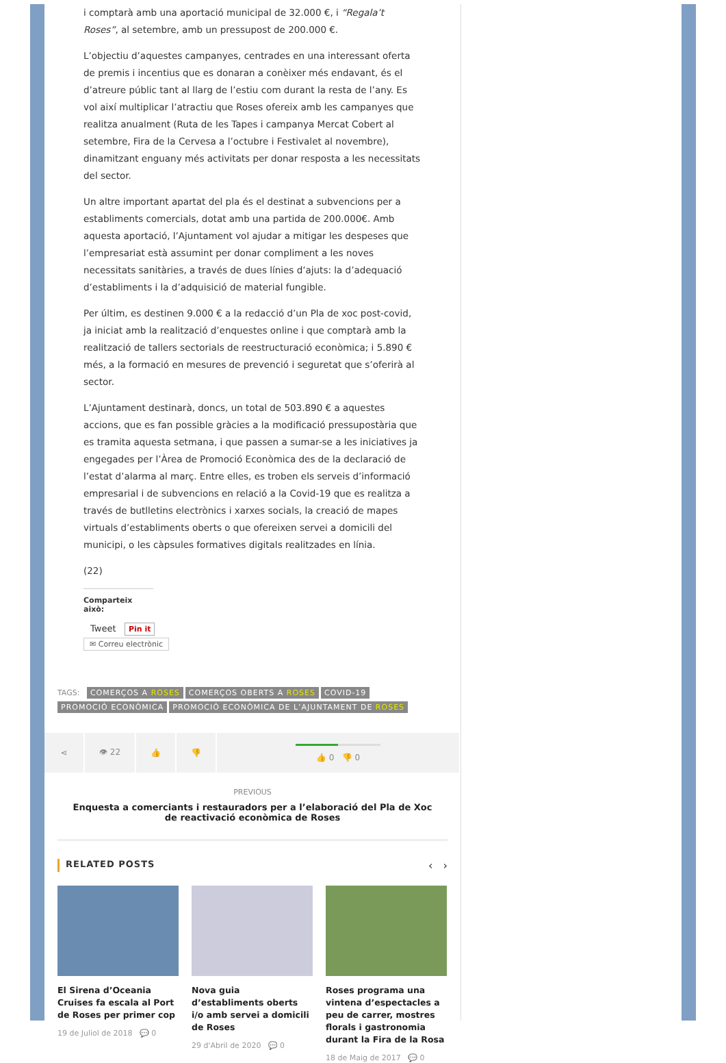i comptarà amb una aportació municipal de 32.000 €, i “Regala’t Roses”, al setembre, amb un pressupost de 200.000 €.
L’objectiu d’aquestes campanyes, centrades en una interessant oferta de premis i incentius que es donaran a conèixer més endavant, és el d’atreure públic tant al llarg de l’estiu com durant la resta de l’any. Es vol així multiplicar l’atractiu que Roses ofereix amb les campanyes que realitza anualment (Ruta de les Tapes i campanya Mercat Cobert al setembre, Fira de la Cervesa a l’octubre i Festivalet al novembre), dinamitzant enguany més activitats per donar resposta a les necessitats del sector.
Un altre important apartat del pla és el destinat a subvencions per a establiments comercials, dotat amb una partida de 200.000€. Amb aquesta aportació, l’Ajuntament vol ajudar a mitigar les despeses que l’empresariat està assumint per donar compliment a les noves necessitats sanitàries, a través de dues línies d’ajuts: la d’adequació d’establiments i la d’adquisició de material fungible.
Per últim, es destinen 9.000 € a la redacció d’un Pla de xoc post-covid, ja iniciat amb la realització d’enquestes online i que comptarà amb la realització de tallers sectorials de reestructuració econòmica; i 5.890 € més, a la formació en mesures de prevenció i seguretat que s’oferirà al sector.
L’Ajuntament destinarà, doncs, un total de 503.890 € a aquestes accions, que es fan possible gràcies a la modificació pressupostària que es tramita aquesta setmana, i que passen a sumar-se a les iniciatives ja engegades per l’Àrea de Promoció Econòmica des de la declaració de l’estat d’alarma al març. Entre elles, es troben els serveis d’informació empresarial i de subvencions en relació a la Covid-19 que es realitza a través de butlletins electrònics i xarxes socials, la creació de mapes virtuals d’establiments oberts o que ofereixen servei a domicili del municipi, o les càpsules formatives digitals realitzades en línia.
(22)
Comparteix això:
Tweet Pin it
✉ Correu electrònic
TAGS: COMERÇOS A ROSES COMERÇOS OBERTS A ROSES COVID-19 PROMOCIÓ ECONÒMICA PROMOCIÓ ECONÒMICA DE L’AJUNTAMENT DE ROSES
⋖ 👁 22 👍 👎 👍 0 👎 0
PREVIOUS
Enquesta a comerciants i restauradors per a l’elaboració del Pla de Xoc de reactivació econòmica de Roses
RELATED POSTS ‹ ›
El Sirena d’Oceania Cruises fa escala al Port de Roses per primer cop
19 de Juliol de 2018 💬 0
Nova guia d’establiments oberts i/o amb servei a domicili de Roses
29 d'Abril de 2020 💬 0
Roses programa una vintena d’espectacles a peu de carrer, mostres florals i gastronomia durant la Fira de la Rosa
18 de Maig de 2017 💬 0